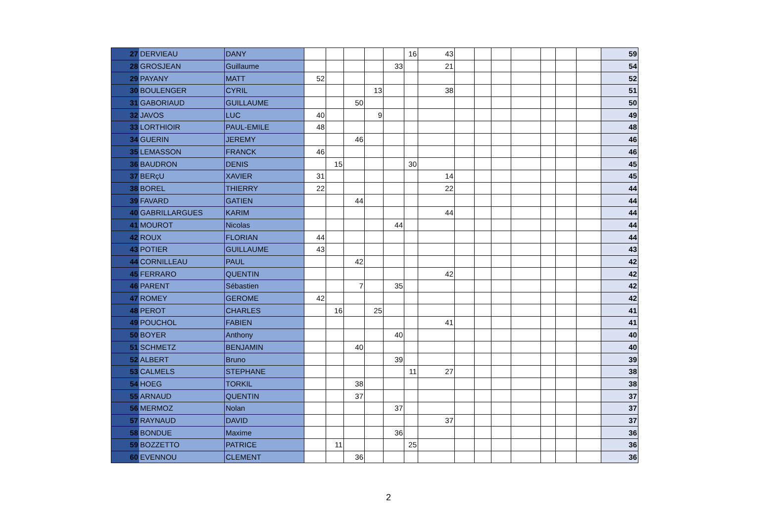| 27 | DERVIEAU | DANY | | | | | | 16 | 43 | | | | | | | | 59 |
| 28 | GROSJEAN | Guillaume | | | | | 33 | | 21 | | | | | | | | 54 |
| 29 | PAYANY | MATT | 52 | | | | | | | | | | | | | | 52 |
| 30 | BOULENGER | CYRIL | | | | 13 | | | 38 | | | | | | | | 51 |
| 31 | GABORIAUD | GUILLAUME | | | 50 | | | | | | | | | | | | 50 |
| 32 | JAVOS | LUC | 40 | | | 9 | | | | | | | | | | | 49 |
| 33 | LORTHIOIR | PAUL-EMILE | 48 | | | | | | | | | | | | | | 48 |
| 34 | GUERIN | JEREMY | | | 46 | | | | | | | | | | | | 46 |
| 35 | LEMASSON | FRANCK | 46 | | | | | | | | | | | | | | 46 |
| 36 | BAUDRON | DENIS | | 15 | | | | 30 | | | | | | | | | 45 |
| 37 | BERçU | XAVIER | 31 | | | | | | 14 | | | | | | | | 45 |
| 38 | BOREL | THIERRY | 22 | | | | | | 22 | | | | | | | | 44 |
| 39 | FAVARD | GATIEN | | | 44 | | | | | | | | | | | | 44 |
| 40 | GABRILLARGUES | KARIM | | | | | | | 44 | | | | | | | | 44 |
| 41 | MOUROT | Nicolas | | | | | 44 | | | | | | | | | | 44 |
| 42 | ROUX | FLORIAN | 44 | | | | | | | | | | | | | | 44 |
| 43 | POTIER | GUILLAUME | 43 | | | | | | | | | | | | | | 43 |
| 44 | CORNILLEAU | PAUL | | | 42 | | | | | | | | | | | | 42 |
| 45 | FERRARO | QUENTIN | | | | | | | 42 | | | | | | | | 42 |
| 46 | PARENT | Sébastien | | | 7 | | 35 | | | | | | | | | | 42 |
| 47 | ROMEY | GEROME | 42 | | | | | | | | | | | | | | 42 |
| 48 | PEROT | CHARLES | | 16 | | 25 | | | | | | | | | | | 41 |
| 49 | POUCHOL | FABIEN | | | | | | | 41 | | | | | | | | 41 |
| 50 | BOYER | Anthony | | | | | 40 | | | | | | | | | | 40 |
| 51 | SCHMETZ | BENJAMIN | | | 40 | | | | | | | | | | | | 40 |
| 52 | ALBERT | Bruno | | | | | 39 | | | | | | | | | | 39 |
| 53 | CALMELS | STEPHANE | | | | | | 11 | 27 | | | | | | | | 38 |
| 54 | HOEG | TORKIL | | | 38 | | | | | | | | | | | | 38 |
| 55 | ARNAUD | QUENTIN | | | 37 | | | | | | | | | | | | 37 |
| 56 | MERMOZ | Nolan | | | | | 37 | | | | | | | | | | 37 |
| 57 | RAYNAUD | DAVID | | | | | | | 37 | | | | | | | | 37 |
| 58 | BONDUE | Maxime | | | | | 36 | | | | | | | | | | 36 |
| 59 | BOZZETTO | PATRICE | | 11 | | | | 25 | | | | | | | | | 36 |
| 60 | EVENNOU | CLEMENT | | | 36 | | | | | | | | | | | | 36 |
2